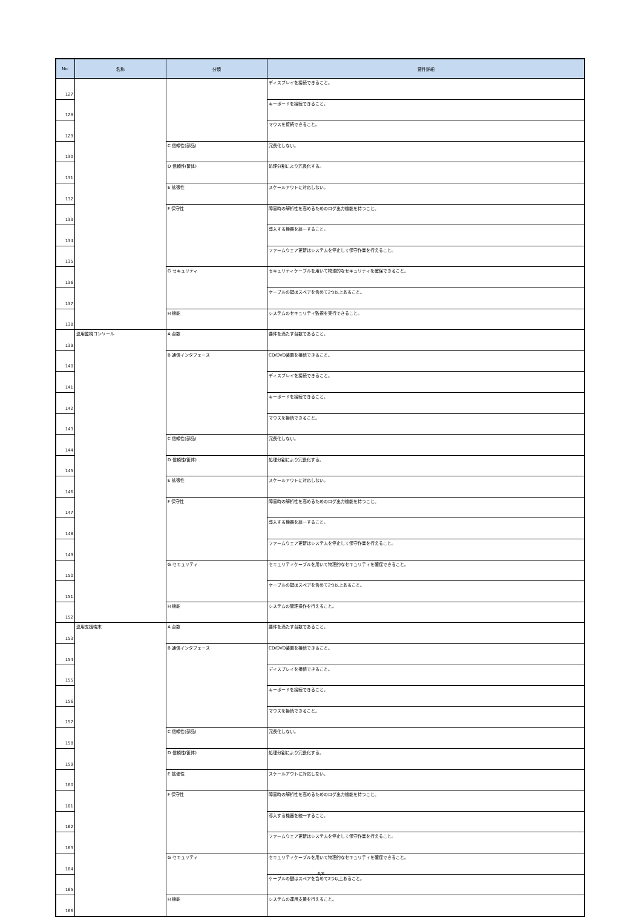| No. | 名称 | 分類 | 要件詳細 |
| --- | --- | --- | --- |
| 127 | | | ディスプレイを接続できること。 |
| 128 | | | キーボードを接続できること。 |
| 129 | | | マウスを接続できること。 |
| 130 | | C 信頼性(部品) | 冗長化しない。 |
| 131 | | D 信頼性(筐体) | 処理分割により冗長化する。 |
| 132 | | E 拡張性 | スケールアウトに対応しない。 |
| 133 | | F 保守性 | 障害時の解析性を高めるためのログ出力機能を持つこと。 |
| 134 | | | 導入する機器を統一すること。 |
| 135 | | | ファームウェア更新はシステムを停止して保守作業を行えること。 |
| 136 | | G セキュリティ | セキュリティケーブルを用いて物理的なセキュリティを確保できること。 |
| 137 | | | ケーブルの鍵はスペアを含めて2つ以上あること。 |
| 138 | | H 機能 | システムのセキュリティ監視を実行できること。 |
| 139 | 運用監視コンソール | A 台数 | 要件を満たす台数であること。 |
| 140 | | B 通信インタフェース | CD/DVD装置を接続できること。 |
| 141 | | | ディスプレイを接続できること。 |
| 142 | | | キーボードを接続できること。 |
| 143 | | | マウスを接続できること。 |
| 144 | | C 信頼性(部品) | 冗長化しない。 |
| 145 | | D 信頼性(筐体) | 処理分割により冗長化する。 |
| 146 | | E 拡張性 | スケールアウトに対応しない。 |
| 147 | | F 保守性 | 障害時の解析性を高めるためのログ出力機能を持つこと。 |
| 148 | | | 導入する機器を統一すること。 |
| 149 | | | ファームウェア更新はシステムを停止して保守作業を行えること。 |
| 150 | | G セキュリティ | セキュリティケーブルを用いて物理的なセキュリティを確保できること。 |
| 151 | | | ケーブルの鍵はスペアを含めて2つ以上あること。 |
| 152 | | H 機能 | システムの管理操作を行えること。 |
| 153 | 運用支援端末 | A 台数 | 要件を満たす台数であること。 |
| 154 | | B 通信インタフェース | CD/DVD装置を接続できること。 |
| 155 | | | ディスプレイを接続できること。 |
| 156 | | | キーボードを接続できること。 |
| 157 | | | マウスを接続できること。 |
| 158 | | C 信頼性(部品) | 冗長化しない。 |
| 159 | | D 信頼性(筐体) | 処理分割により冗長化する。 |
| 160 | | E 拡張性 | スケールアウトに対応しない。 |
| 161 | | F 保守性 | 障害時の解析性を高めるためのログ出力機能を持つこと。 |
| 162 | | | 導入する機器を統一すること。 |
| 163 | | | ファームウェア更新はシステムを停止して保守作業を行えること。 |
| 164 | | G セキュリティ | セキュリティケーブルを用いて物理的なセキュリティを確保できること。 |
| 165 | | | ケーブルの鍵はスペアを含めて2つ以上あること。 |
| 166 | | H 機能 | システムの運用支援を行えること。 |
6/6